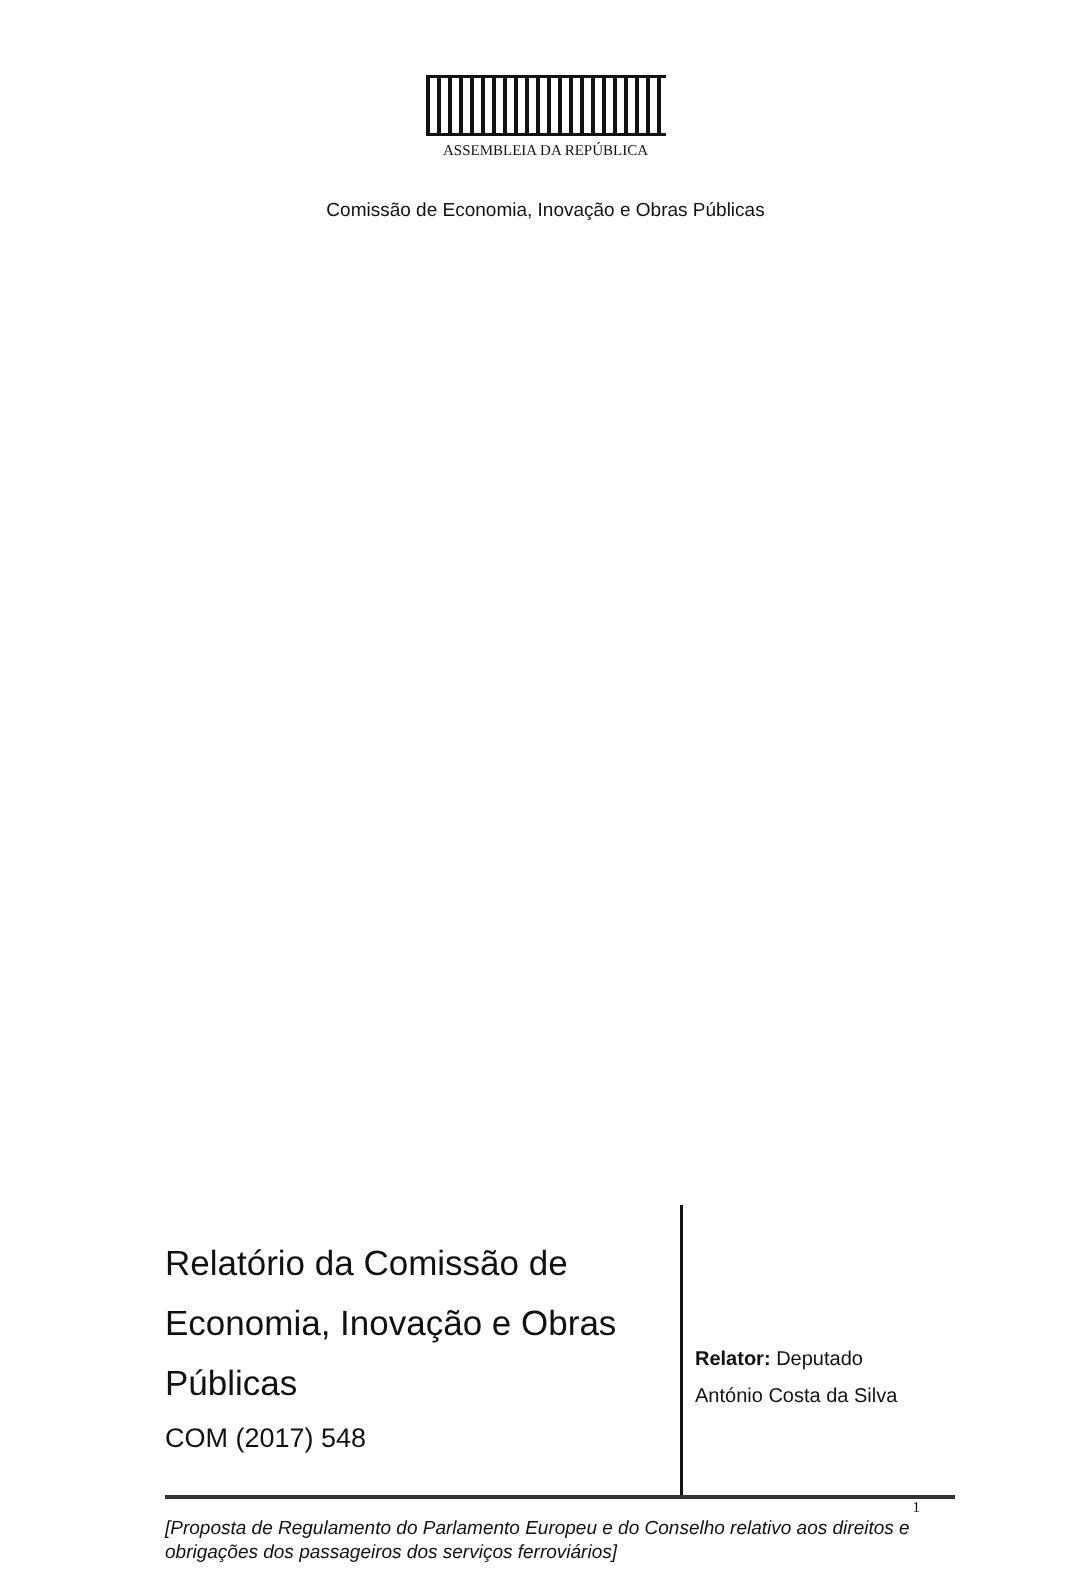ASSEMBLEIA DA REPÚBLICA
Comissão de Economia, Inovação e Obras Públicas
Relatório da Comissão de Economia, Inovação e Obras Públicas
COM (2017) 548
Relator: Deputado
António Costa da Silva
1
[Proposta de Regulamento do Parlamento Europeu e do Conselho relativo aos direitos e obrigações dos passageiros dos serviços ferroviários]